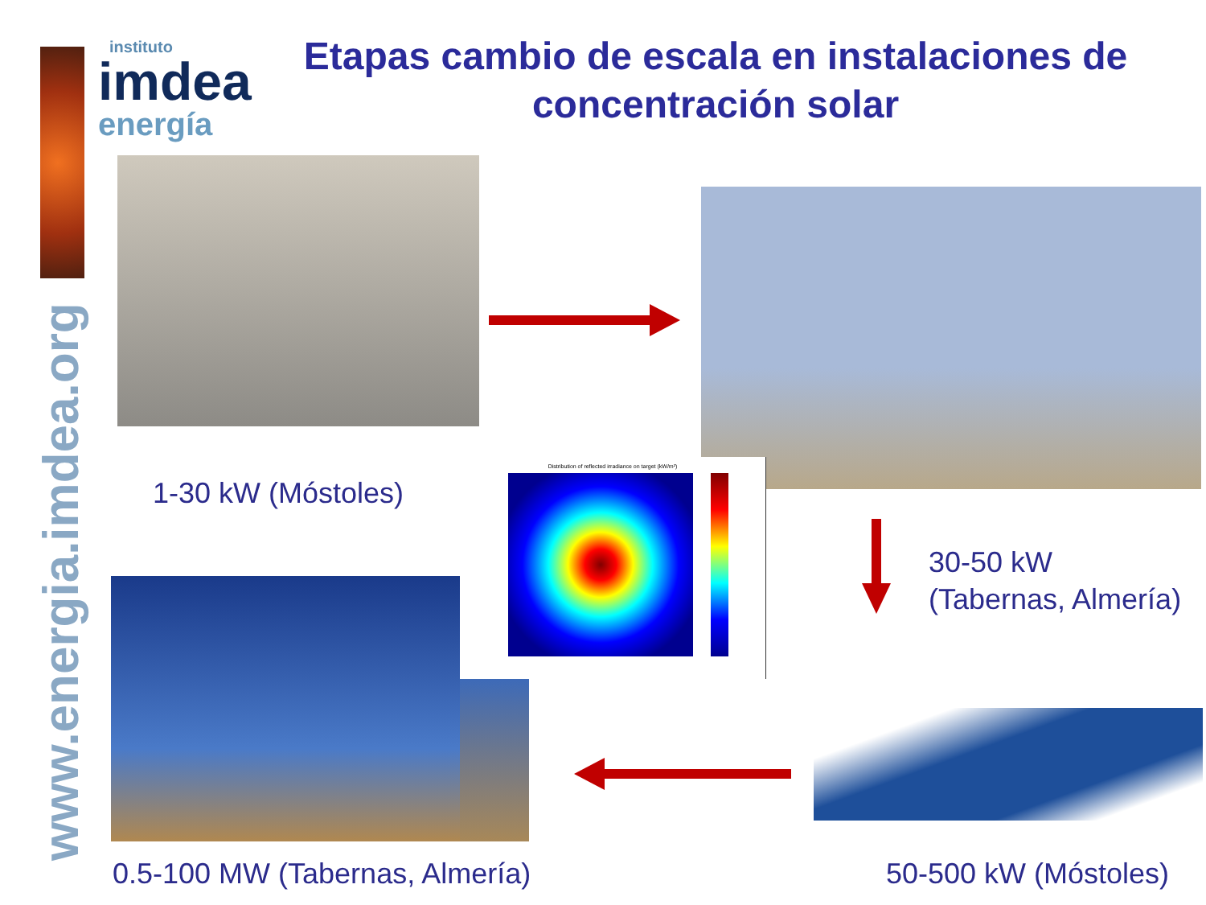www.energia.imdea.org
instituto
imdea
energía
Etapas cambio de escala en instalaciones de concentración solar
1-30 kW (Móstoles)
Distribution of reflected irradiance on target (kW/m²)
30-50 kW
(Tabernas, Almería)
0.5-100 MW (Tabernas, Almería) 50-500 kW (Móstoles)